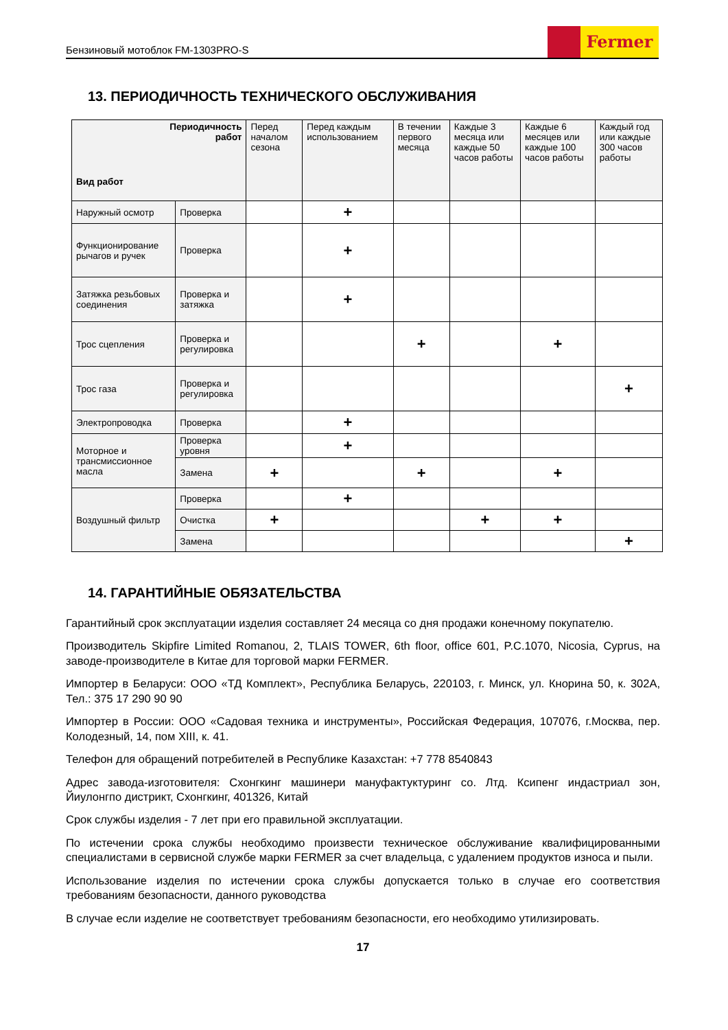Бензиновый мотоблок FM-1303PRO-S
Fermer
13. ПЕРИОДИЧНОСТЬ ТЕХНИЧЕСКОГО ОБСЛУЖИВАНИЯ
| Периодичность работ Вид работ | | Перед началом сезона | Перед каждым использованием | В течении первого месяца | Каждые 3 месяца или каждые 50 часов работы | Каждые 6 месяцев или каждые 100 часов работы | Каждый год или каждые 300 часов работы |
| --- | --- | --- | --- | --- | --- | --- | --- |
| Наружный осмотр | Проверка | | + | | | | |
| Функционирование рычагов и ручек | Проверка | | + | | | | |
| Затяжка резьбовых соединения | Проверка и затяжка | | + | | | | |
| Трос сцепления | Проверка и регулировка | | | + | | + | |
| Трос газа | Проверка и регулировка | | | | | | + |
| Электропроводка | Проверка | | + | | | | |
| Моторное и трансмиссионное масла | Проверка уровня | | + | | | | |
| | Замена | + | | + | | + | |
| Воздушный фильтр | Проверка | | + | | | | |
| | Очистка | + | | | + | + | |
| | Замена | | | | | | + |
14. ГАРАНТИЙНЫЕ ОБЯЗАТЕЛЬСТВА
Гарантийный срок эксплуатации изделия составляет 24 месяца со дня продажи конечному покупателю.
Производитель Skipfire Limited Romanou, 2, TLAIS TOWER, 6th floor, office 601, P.C.1070, Nicosia, Cyprus, на заводе-производителе в Китае для торговой марки FERMER.
Импортер в Беларуси: ООО «ТД Комплект», Республика Беларусь, 220103, г. Минск, ул. Кнорина 50, к. 302А, Тел.: 375 17 290 90 90
Импортер в России: ООО «Садовая техника и инструменты», Российская Федерация, 107076, г.Москва, пер. Колодезный, 14, пом XIII, к. 41.
Телефон для обращений потребителей в Республике Казахстан: +7 778 8540843
Адрес завода-изготовителя: Схонгкинг машинери мануфактуктуринг со. Лтд. Ксипенг индастриал зон, Йиулонгпо дистрикт, Схонгкинг, 401326, Китай
Срок службы изделия - 7 лет при его правильной эксплуатации.
По истечении срока службы необходимо произвести техническое обслуживание квалифицированными специалистами в сервисной службе марки FERMER за счет владельца, с удалением продуктов износа и пыли.
Использование изделия по истечении срока службы допускается только в случае его соответствия требованиям безопасности, данного руководства
В случае если изделие не соответствует требованиям безопасности, его необходимо утилизировать.
17